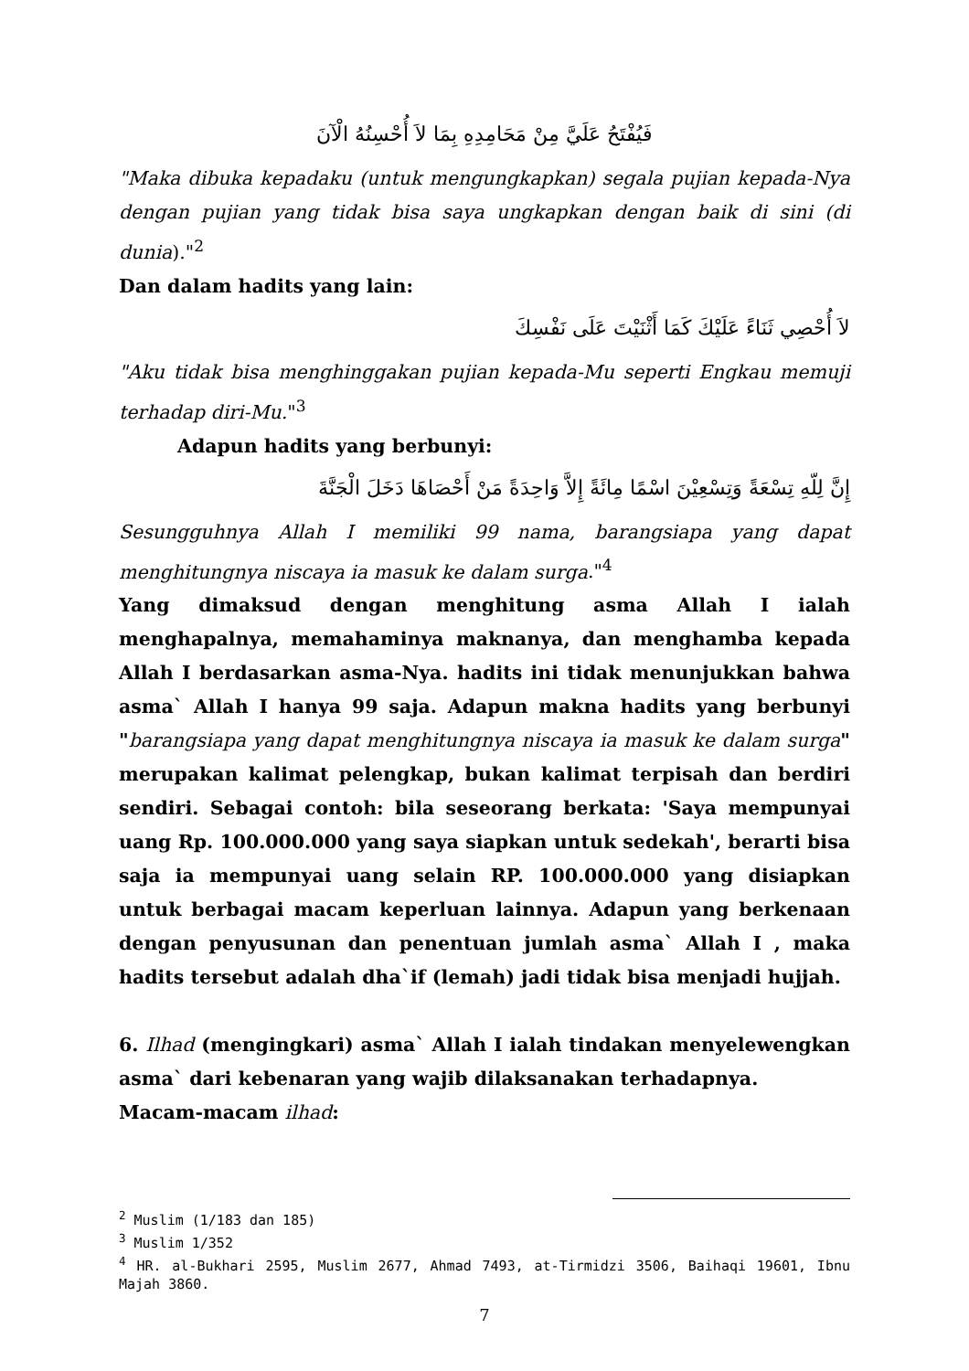فَيُفْتَحُ عَلَيَّ مِنْ مَحَامِدِهِ بِمَا لاَ أُحْسِنُهُ الْآنَ
"Maka dibuka kepadaku (untuk mengungkapkan) segala pujian kepada-Nya dengan pujian yang tidak bisa saya ungkapkan dengan baik di sini (di dunia)."<sup>2</sup>
Dan dalam hadits yang lain:
لاَ أُحْصِي ثَنَاءً عَلَيْكَ كَمَا أَثْنَيْتَ عَلَى نَفْسِكَ
"Aku tidak bisa menghinggakan pujian kepada-Mu seperti Engkau memuji terhadap diri-Mu."<sup>3</sup>
Adapun hadits yang berbunyi:
إِنَّ لِلّهِ تِسْعَةً وَتِسْعِيْنَ اسْمًا مِائَةً إِلاَّ وَاحِدَةً مَنْ أَحْصَاهَا دَخَلَ الْجَنَّةَ
Sesungguhnya Allah I memiliki 99 nama, barangsiapa yang dapat menghitungnya niscaya ia masuk ke dalam surga."<sup>4</sup>
Yang dimaksud dengan menghitung asma Allah I ialah menghapalnya, memahaminya maknanya, dan menghamba kepada Allah I berdasarkan asma-Nya. hadits ini tidak menunjukkan bahwa asma` Allah I hanya 99 saja. Adapun makna hadits yang berbunyi "barangsiapa yang dapat menghitungnya niscaya ia masuk ke dalam surga" merupakan kalimat pelengkap, bukan kalimat terpisah dan berdiri sendiri. Sebagai contoh: bila seseorang berkata: 'Saya mempunyai uang Rp. 100.000.000 yang saya siapkan untuk sedekah', berarti bisa saja ia mempunyai uang selain RP. 100.000.000 yang disiapkan untuk berbagai macam keperluan lainnya. Adapun yang berkenaan dengan penyusunan dan penentuan jumlah asma` Allah I , maka hadits tersebut adalah dha`if (lemah) jadi tidak bisa menjadi hujjah.
6. Ilhad (mengingkari) asma` Allah I ialah tindakan menyelewengkan asma` dari kebenaran yang wajib dilaksanakan terhadapnya.
Macam-macam ilhad:
<sup>2</sup> Muslim (1/183 dan 185)
<sup>3</sup> Muslim 1/352
<sup>4</sup> HR. al-Bukhari 2595, Muslim 2677, Ahmad 7493, at-Tirmidzi 3506, Baihaqi 19601, Ibnu Majah 3860.
7